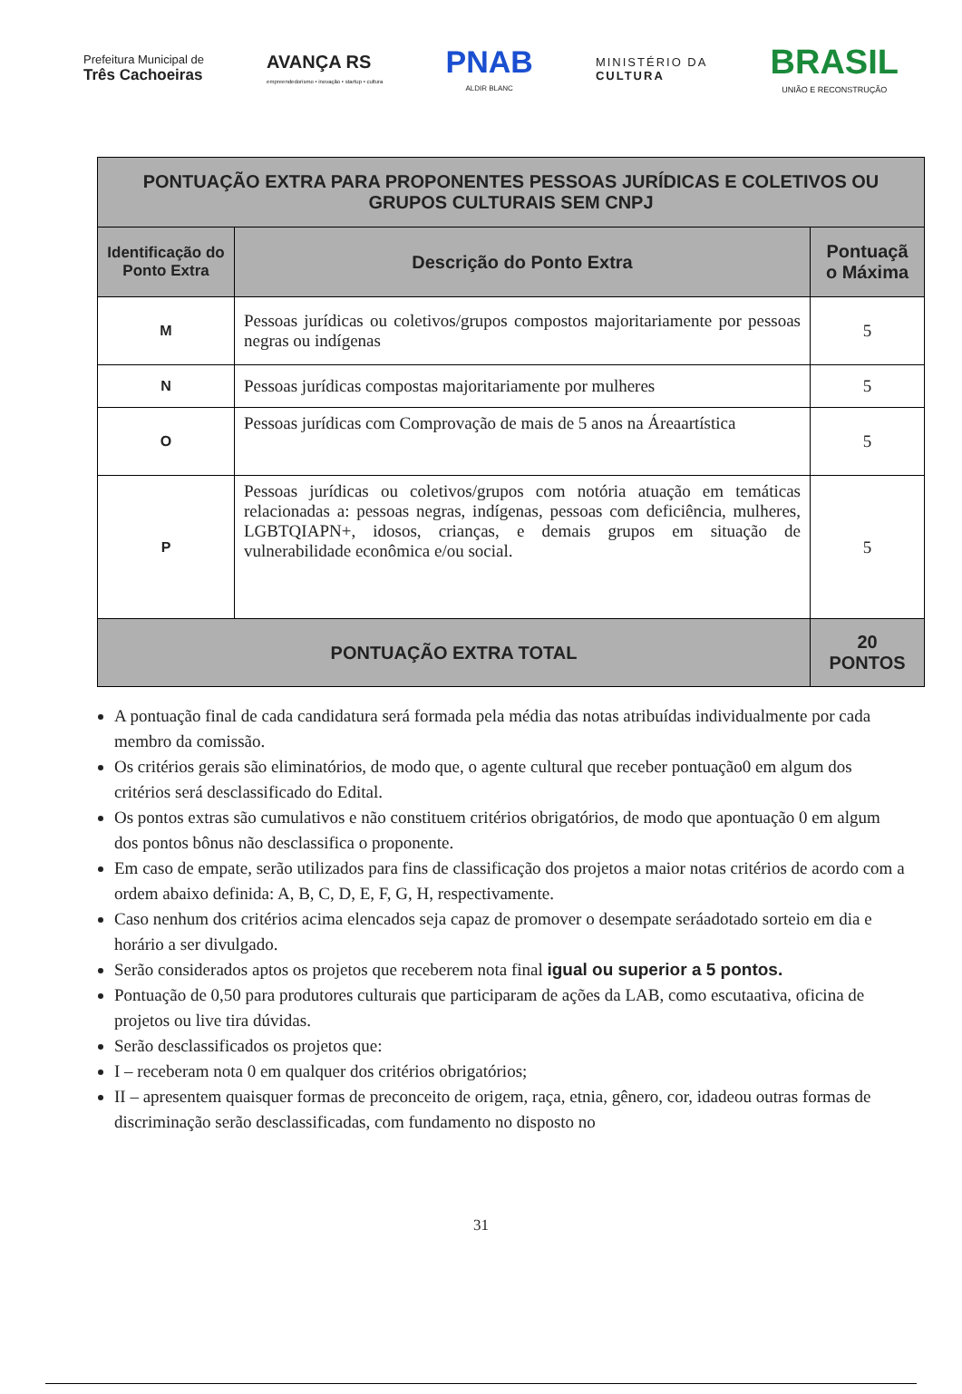Prefeitura Municipal de
Três Cachoeiras
AVANÇA RS
empreendedorismo • inovação • startup • cultura
PNAB
ALDIR BLANC
MINISTÉRIO DA
CULTURA
BRASIL
UNIÃO E RECONSTRUÇÃO
| PONTUAÇÃO EXTRA PARA PROPONENTES PESSOAS JURÍDICAS E COLETIVOS OU GRUPOS CULTURAIS SEM CNPJ | | |
| --- | --- | --- |
| Identificação do Ponto Extra | Descrição do Ponto Extra | Pontuaçã o Máxima |
| M | Pessoas jurídicas ou coletivos/grupos compostos majoritariamente por pessoas negras ou indígenas | 5 |
| N | Pessoas jurídicas compostas majoritariamente por mulheres | 5 |
| O | Pessoas jurídicas com Comprovação de mais de 5 anos na Áreaartística | 5 |
| P | Pessoas jurídicas ou coletivos/grupos com notória atuação em temáticas relacionadas a: pessoas negras, indígenas, pessoas com deficiência, mulheres, LGBTQIAPN+, idosos, crianças, e demais grupos em situação de vulnerabilidade econômica e/ou social. | 5 |
| PONTUAÇÃO EXTRA TOTAL | | 20 PONTOS |
A pontuação final de cada candidatura será formada pela média das notas atribuídas individualmente por cada membro da comissão.
Os critérios gerais são eliminatórios, de modo que, o agente cultural que receber pontuação0 em algum dos critérios será desclassificado do Edital.
Os pontos extras são cumulativos e não constituem critérios obrigatórios, de modo que apontuação 0 em algum dos pontos bônus não desclassifica o proponente.
Em caso de empate, serão utilizados para fins de classificação dos projetos a maior notas critérios de acordo com a ordem abaixo definida: A, B, C, D, E, F, G, H, respectivamente.
Caso nenhum dos critérios acima elencados seja capaz de promover o desempate seráadotado sorteio em dia e horário a ser divulgado.
Serão considerados aptos os projetos que receberem nota final igual ou superior a 5 pontos.
Pontuação de 0,50 para produtores culturais que participaram de ações da LAB, como escutaativa, oficina de projetos ou live tira dúvidas.
Serão desclassificados os projetos que:
I – receberam nota 0 em qualquer dos critérios obrigatórios;
II – apresentem quaisquer formas de preconceito de origem, raça, etnia, gênero, cor, idadeou outras formas de discriminação serão desclassificadas, com fundamento no disposto no
31